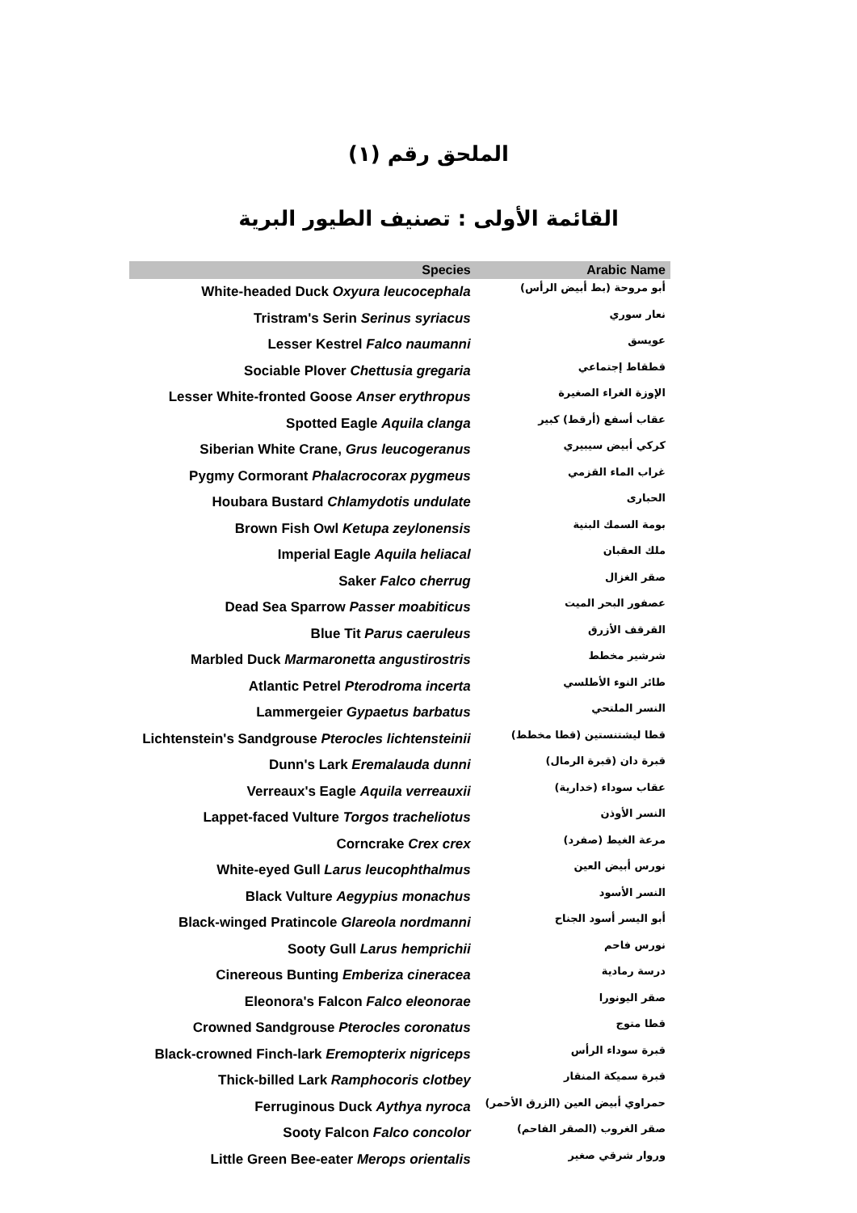الملحق رقم (١)
القائمة الأولى : تصنيف الطيور البرية
| Species | Arabic Name |
| --- | --- |
| White-headed Duck Oxyura leucocephala | أبو مروحة (بط أبيض الرأس) |
| Tristram's Serin Serinus syriacus | نعار سوري |
| Lesser Kestrel Falco naumanni | عويسق |
| Sociable Plover Chettusia gregaria | قطقاط إجتماعي |
| Lesser White-fronted Goose Anser erythropus | الإوزة الغراء الصغيرة |
| Spotted Eagle Aquila clanga | عقاب أسفع (أرقط) كبير |
| Siberian White Crane, Grus leucogeranus | كركي أبيض سيبيري |
| Pygmy Cormorant Phalacrocorax pygmeus | غراب الماء القزمي |
| Houbara Bustard Chlamydotis undulate | الحبارى |
| Brown Fish Owl Ketupa zeylonensis | بومة السمك البنية |
| Imperial Eagle Aquila heliacal | ملك العقبان |
| Saker Falco cherrug | صقر الغزال |
| Dead Sea Sparrow Passer moabiticus | عصفور البحر الميت |
| Blue Tit Parus caeruleus | القرقف الأزرق |
| Marbled Duck Marmaronetta angustirostris | شرشير مخطط |
| Atlantic Petrel Pterodroma incerta | طائر النوء الأطلسي |
| Lammergeier Gypaetus barbatus | النسر الملتحي |
| Lichtenstein's Sandgrouse Pterocles lichtensteinii | قطا ليشتنستين (قطا مخطط) |
| Dunn's Lark Eremalauda dunni | قبرة دان (قبرة الرمال) |
| Verreaux's Eagle Aquila verreauxii | عقاب سوداء (خدارية) |
| Lappet-faced Vulture Torgos tracheliotus | النسر الأوذن |
| Corncrake Crex crex | مرعة الغيط (صفرد) |
| White-eyed Gull Larus leucophthalmus | نورس أبيض العين |
| Black Vulture Aegypius monachus | النسر الأسود |
| Black-winged Pratincole Glareola nordmanni | أبو اليسر أسود الجناح |
| Sooty Gull Larus hemprichii | نورس فاحم |
| Cinereous Bunting Emberiza cineracea | درسة رمادية |
| Eleonora's Falcon Falco eleonorae | صقر اليونورا |
| Crowned Sandgrouse Pterocles coronatus | قطا متوج |
| Black-crowned Finch-lark Eremopterix nigriceps | قبرة سوداء الرأس |
| Thick-billed Lark Ramphocoris clotbey | قبرة سميكة المنقار |
| Ferruginous Duck Aythya nyroca | حمراوي أبيض العين (الزرق الأحمر) |
| Sooty Falcon Falco concolor | صقر الغروب (الصقر الفاحم) |
| Little Green Bee-eater Merops orientalis | وروار شرقي صغير |